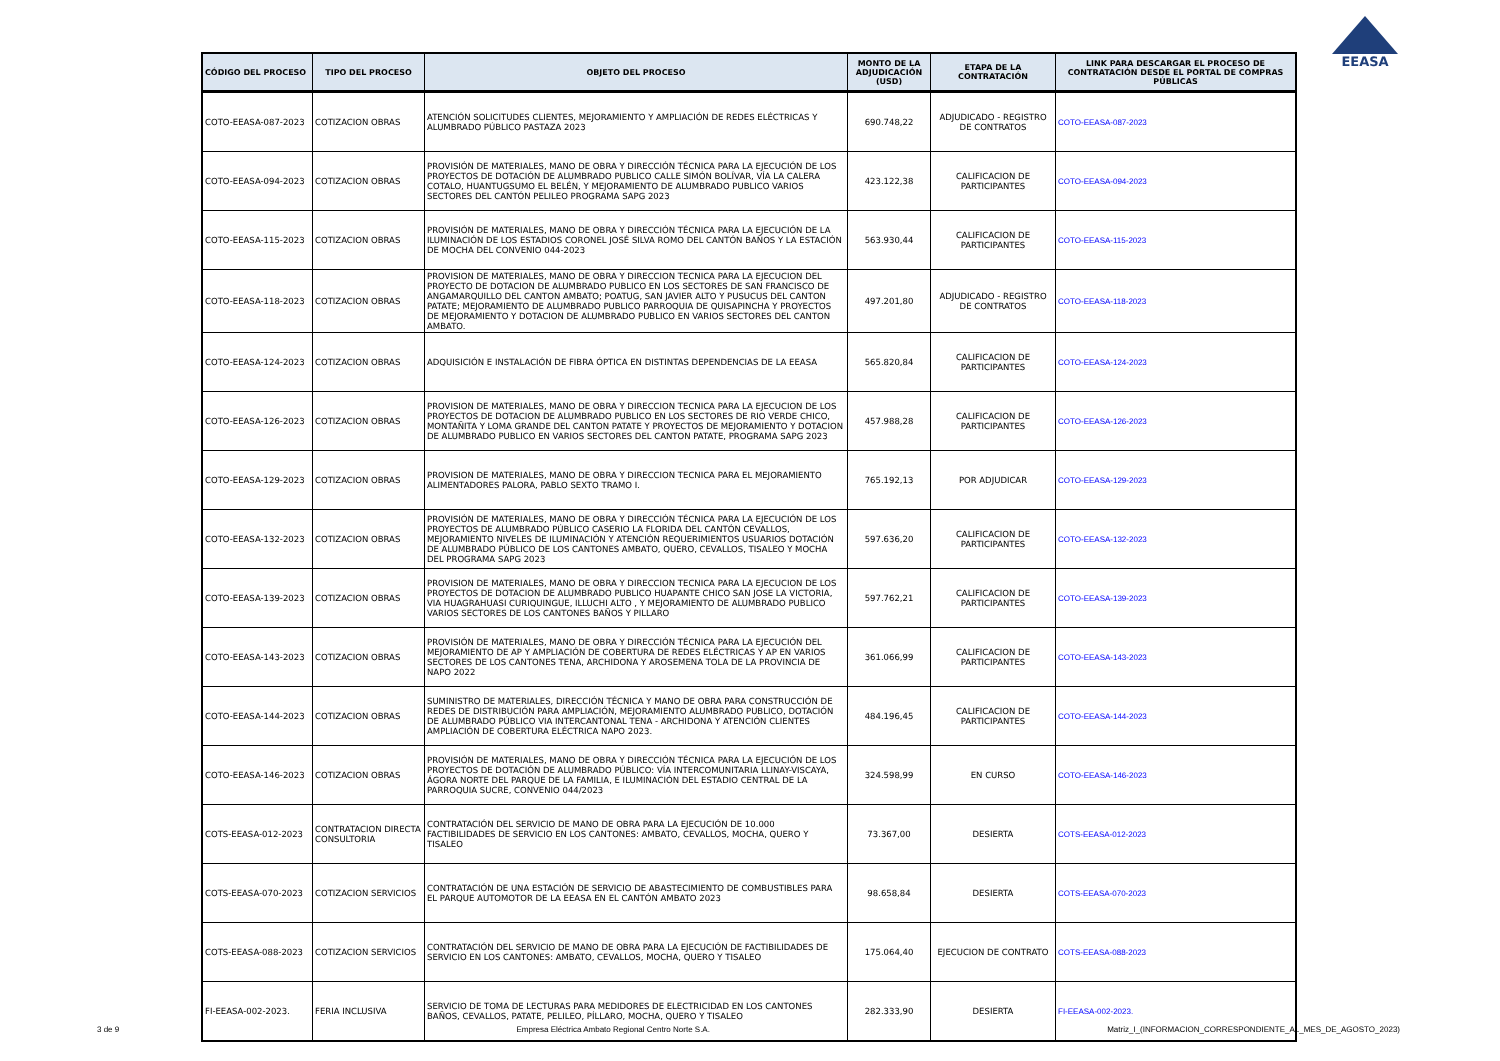EEASA
| CÓDIGO DEL PROCESO | TIPO DEL PROCESO | OBJETO DEL PROCESO | MONTO DE LA ADJUDICACIÓN (USD) | ETAPA DE LA CONTRATACIÓN | LINK PARA DESCARGAR EL PROCESO DE CONTRATACIÓN DESDE EL PORTAL DE COMPRAS PÚBLICAS |
| --- | --- | --- | --- | --- | --- |
| COTO-EEASA-087-2023 | COTIZACION OBRAS | ATENCIÓN SOLICITUDES CLIENTES, MEJORAMIENTO Y AMPLIACIÓN DE REDES ELÉCTRICAS Y ALUMBRADO PÚBLICO PASTAZA 2023 | 690.748,22 | ADJUDICADO - REGISTRO DE CONTRATOS | COTO-EEASA-087-2023 |
| COTO-EEASA-094-2023 | COTIZACION OBRAS | PROVISIÓN DE MATERIALES, MANO DE OBRA Y DIRECCIÓN TÉCNICA PARA LA EJECUCIÓN DE LOS PROYECTOS DE DOTACIÓN DE ALUMBRADO PUBLICO CALLE SIMÓN BOLÍVAR, VÍA LA CALERA COTALO, HUANTUGSUMO EL BELÉN, Y MEJORAMIENTO DE ALUMBRADO PUBLICO VARIOS SECTORES DEL CANTÓN PELILEO PROGRAMA SAPG 2023 | 423.122,38 | CALIFICACION DE PARTICIPANTES | COTO-EEASA-094-2023 |
| COTO-EEASA-115-2023 | COTIZACION OBRAS | PROVISIÓN DE MATERIALES, MANO DE OBRA Y DIRECCIÓN TÉCNICA PARA LA EJECUCIÓN DE LA ILUMINACIÓN DE LOS ESTADIOS CORONEL JOSÉ SILVA ROMO DEL CANTÓN BAÑOS Y LA ESTACIÓN DE MOCHA DEL CONVENIO 044-2023 | 563.930,44 | CALIFICACION DE PARTICIPANTES | COTO-EEASA-115-2023 |
| COTO-EEASA-118-2023 | COTIZACION OBRAS | PROVISION DE MATERIALES, MANO DE OBRA Y DIRECCION TECNICA PARA LA EJECUCION DEL PROYECTO DE DOTACION DE ALUMBRADO PUBLICO EN LOS SECTORES DE SAN FRANCISCO DE ANGAMARQUILLO DEL CANTON AMBATO; POATUG, SAN JAVIER ALTO Y PUSUCUS DEL CANTON PATATE; MEJORAMIENTO DE ALUMBRADO PUBLICO PARROQUIA DE QUISAPINCHA Y PROYECTOS DE MEJORAMIENTO Y DOTACION DE ALUMBRADO PUBLICO EN VARIOS SECTORES DEL CANTON AMBATO. | 497.201,80 | ADJUDICADO - REGISTRO DE CONTRATOS | COTO-EEASA-118-2023 |
| COTO-EEASA-124-2023 | COTIZACION OBRAS | ADQUISICIÓN E INSTALACIÓN DE FIBRA ÓPTICA EN DISTINTAS DEPENDENCIAS DE LA EEASA | 565.820,84 | CALIFICACION DE PARTICIPANTES | COTO-EEASA-124-2023 |
| COTO-EEASA-126-2023 | COTIZACION OBRAS | PROVISION DE MATERIALES, MANO DE OBRA Y DIRECCION TECNICA PARA LA EJECUCION DE LOS PROYECTOS DE DOTACION DE ALUMBRADO PUBLICO EN LOS SECTORES DE RIO VERDE CHICO, MONTAÑITA Y LOMA GRANDE DEL CANTON PATATE Y PROYECTOS DE MEJORAMIENTO Y DOTACION DE ALUMBRADO PUBLICO EN VARIOS SECTORES DEL CANTON PATATE, PROGRAMA SAPG 2023 | 457.988,28 | CALIFICACION DE PARTICIPANTES | COTO-EEASA-126-2023 |
| COTO-EEASA-129-2023 | COTIZACION OBRAS | PROVISION DE MATERIALES, MANO DE OBRA Y DIRECCION TECNICA PARA EL MEJORAMIENTO ALIMENTADORES PALORA, PABLO SEXTO TRAMO I. | 765.192,13 | POR ADJUDICAR | COTO-EEASA-129-2023 |
| COTO-EEASA-132-2023 | COTIZACION OBRAS | PROVISIÓN DE MATERIALES, MANO DE OBRA Y DIRECCIÓN TÉCNICA PARA LA EJECUCIÓN DE LOS PROYECTOS DE ALUMBRADO PÚBLICO CASERIO LA FLORIDA DEL CANTÓN CEVALLOS, MEJORAMIENTO NIVELES DE ILUMINACIÓN Y ATENCIÓN REQUERIMIENTOS USUARIOS DOTACIÓN DE ALUMBRADO PÚBLICO DE LOS CANTONES AMBATO, QUERO, CEVALLOS, TISALEO Y MOCHA DEL PROGRAMA SAPG 2023 | 597.636,20 | CALIFICACION DE PARTICIPANTES | COTO-EEASA-132-2023 |
| COTO-EEASA-139-2023 | COTIZACION OBRAS | PROVISION DE MATERIALES, MANO DE OBRA Y DIRECCION TECNICA PARA LA EJECUCION DE LOS PROYECTOS DE DOTACION DE ALUMBRADO PUBLICO HUAPANTE CHICO SAN JOSE LA VICTORIA, VIA HUAGRAHUASI CURIQUINGUE, ILLUCHI ALTO , Y MEJORAMIENTO DE ALUMBRADO PUBLICO VARIOS SECTORES DE LOS CANTONES BAÑOS Y PILLARO | 597.762,21 | CALIFICACION DE PARTICIPANTES | COTO-EEASA-139-2023 |
| COTO-EEASA-143-2023 | COTIZACION OBRAS | PROVISIÓN DE MATERIALES, MANO DE OBRA Y DIRECCIÓN TÉCNICA PARA LA EJECUCIÓN DEL MEJORAMIENTO DE AP Y AMPLIACIÓN DE COBERTURA DE REDES ELÉCTRICAS Y AP EN VARIOS SECTORES DE LOS CANTONES TENA, ARCHIDONA Y AROSEMENA TOLA DE LA PROVINCIA DE NAPO 2022 | 361.066,99 | CALIFICACION DE PARTICIPANTES | COTO-EEASA-143-2023 |
| COTO-EEASA-144-2023 | COTIZACION OBRAS | SUMINISTRO DE MATERIALES, DIRECCIÓN TÉCNICA Y MANO DE OBRA PARA CONSTRUCCIÓN DE REDES DE DISTRIBUCIÓN PARA AMPLIACIÓN, MEJORAMIENTO ALUMBRADO PUBLICO, DOTACIÓN DE ALUMBRADO PÚBLICO VIA INTERCANTONAL TENA - ARCHIDONA Y ATENCIÓN CLIENTES AMPLIACIÓN DE COBERTURA ELÉCTRICA NAPO 2023. | 484.196,45 | CALIFICACION DE PARTICIPANTES | COTO-EEASA-144-2023 |
| COTO-EEASA-146-2023 | COTIZACION OBRAS | PROVISIÓN DE MATERIALES, MANO DE OBRA Y DIRECCIÓN TÉCNICA PARA LA EJECUCIÓN DE LOS PROYECTOS DE DOTACIÓN DE ALUMBRADO PÚBLICO: VÍA INTERCOMUNITARIA LLINAY-VISCAYA, ÁGORA NORTE DEL PARQUE DE LA FAMILIA, E ILUMINACIÓN DEL ESTADIO CENTRAL DE LA PARROQUIA SUCRE, CONVENIO 044/2023 | 324.598,99 | EN CURSO | COTO-EEASA-146-2023 |
| COTS-EEASA-012-2023 | CONTRATACION DIRECTA CONSULTORIA | CONTRATACIÓN DEL SERVICIO DE MANO DE OBRA PARA LA EJECUCIÓN DE 10.000 FACTIBILIDADES DE SERVICIO EN LOS CANTONES: AMBATO, CEVALLOS, MOCHA, QUERO Y TISALEO | 73.367,00 | DESIERTA | COTS-EEASA-012-2023 |
| COTS-EEASA-070-2023 | COTIZACION SERVICIOS | CONTRATACIÓN DE UNA ESTACIÓN DE SERVICIO DE ABASTECIMIENTO DE COMBUSTIBLES PARA EL PARQUE AUTOMOTOR DE LA EEASA EN EL CANTÓN AMBATO 2023 | 98.658,84 | DESIERTA | COTS-EEASA-070-2023 |
| COTS-EEASA-088-2023 | COTIZACION SERVICIOS | CONTRATACIÓN DEL SERVICIO DE MANO DE OBRA PARA LA EJECUCIÓN DE FACTIBILIDADES DE SERVICIO EN LOS CANTONES: AMBATO, CEVALLOS, MOCHA, QUERO Y TISALEO | 175.064,40 | EJECUCION DE CONTRATO | COTS-EEASA-088-2023 |
| FI-EEASA-002-2023. | FERIA INCLUSIVA | SERVICIO DE TOMA DE LECTURAS PARA MEDIDORES DE ELECTRICIDAD EN LOS CANTONES BAÑOS, CEVALLOS, PATATE, PELILEO, PÍLLARO, MOCHA, QUERO Y TISALEO | 282.333,90 | DESIERTA | FI-EEASA-002-2023. |
3 de 9 Empresa Eléctrica Ambato Regional Centro Norte S.A. Matriz_I_(INFORMACION_CORRESPONDIENTE_AL_MES_DE_AGOSTO_2023)